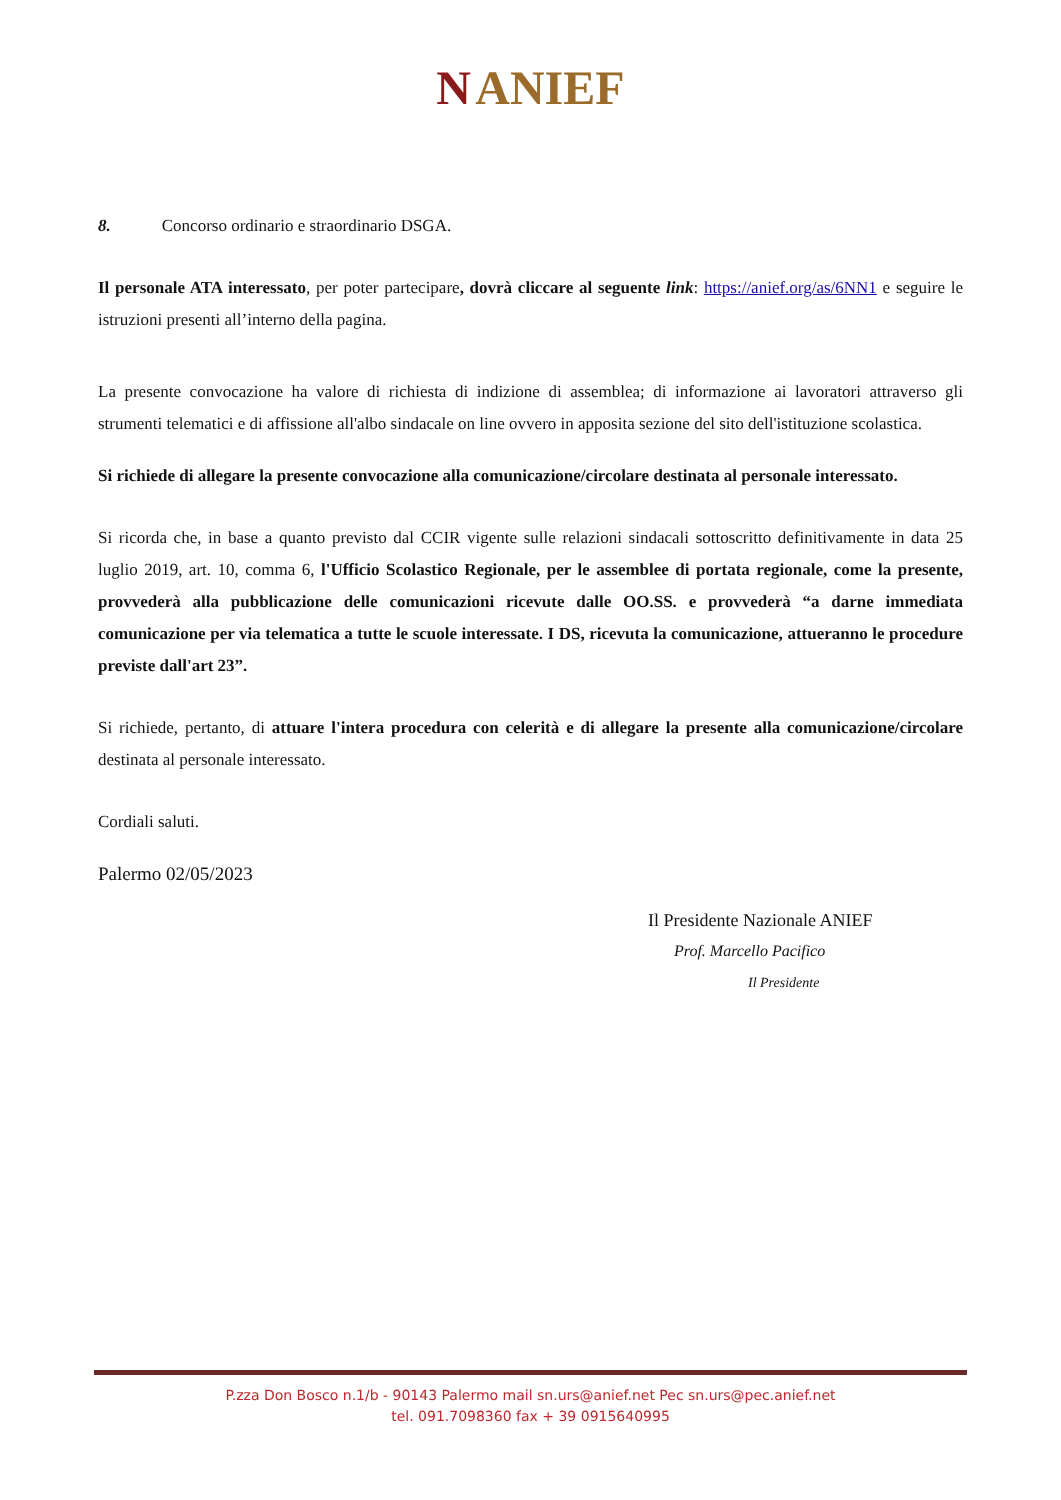N ANIEF
8. Concorso ordinario e straordinario DSGA.
Il personale ATA interessato, per poter partecipare, dovrà cliccare al seguente link: https://anief.org/as/6NN1 e seguire le istruzioni presenti all’interno della pagina.
La presente convocazione ha valore di richiesta di indizione di assemblea; di informazione ai lavoratori attraverso gli strumenti telematici e di affissione all'albo sindacale on line ovvero in apposita sezione del sito dell'istituzione scolastica.
Si richiede di allegare la presente convocazione alla comunicazione/circolare destinata al personale interessato.
Si ricorda che, in base a quanto previsto dal CCIR vigente sulle relazioni sindacali sottoscritto definitivamente in data 25 luglio 2019, art. 10, comma 6, l'Ufficio Scolastico Regionale, per le assemblee di portata regionale, come la presente, provvederà alla pubblicazione delle comunicazioni ricevute dalle OO.SS. e provvederà “a darne immediata comunicazione per via telematica a tutte le scuole interessate. I DS, ricevuta la comunicazione, attueranno le procedure previste dall'art 23”.
Si richiede, pertanto, di attuare l'intera procedura con celerità e di allegare la presente alla comunicazione/circolare destinata al personale interessato.
Cordiali saluti.
Palermo 02/05/2023
Il Presidente Nazionale ANIEF
Prof. Marcello Pacifico
Il Presidente
P.zza Don Bosco n.1/b - 90143 Palermo mail sn.urs@anief.net Pec sn.urs@pec.anief.net
tel. 091.7098360 fax + 39 0915640995